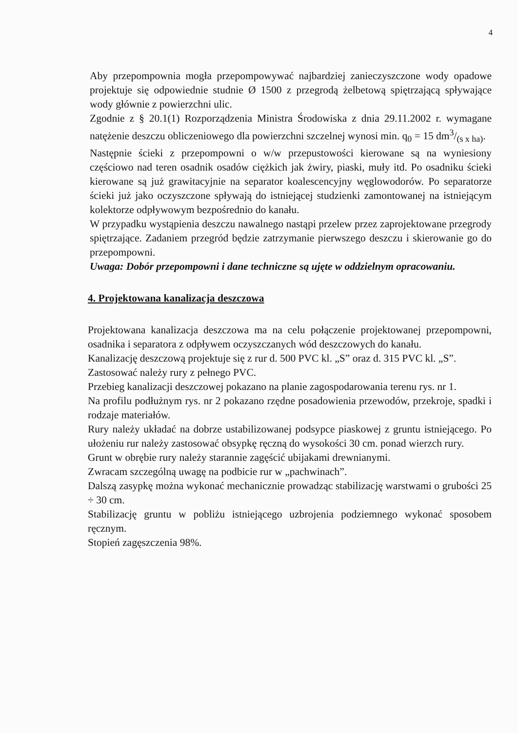4
Aby przepompownia mogła przepompowywać najbardziej zanieczyszczone wody opadowe projektuje się odpowiednie studnie Ø 1500 z przegrodą żelbetową spiętrzającą spływające wody głównie z powierzchni ulic.
Zgodnie z § 20.1(1) Rozporządzenia Ministra Środowiska z dnia 29.11.2002 r. wymagane natężenie deszczu obliczeniowego dla powierzchni szczelnej wynosi min. q<sub>0</sub> = 15 dm3/(s x ha).
Następnie ścieki z przepompowni o w/w przepustowości kierowane są na wyniesiony częściowo nad teren osadnik osadów ciężkich jak żwiry, piaski, muły itd. Po osadniku ścieki kierowane są już grawitacyjnie na separator koalescencyjny węglowodorów. Po separatorze ścieki już jako oczyszczone spływają do istniejącej studzienki zamontowanej na istniejącym kolektorze odpływowym bezpośrednio do kanału.
W przypadku wystąpienia deszczu nawalnego nastąpi przelew przez zaprojektowane przegrody spiętrzające. Zadaniem przegród będzie zatrzymanie pierwszego deszczu i skierowanie go do przepompowni.
Uwaga: Dobór przepompowni i dane techniczne są ujęte w oddzielnym opracowaniu.
4. Projektowana kanalizacja deszczowa
Projektowana kanalizacja deszczowa ma na celu połączenie projektowanej przepompowni, osadnika i separatora z odpływem oczyszczanych wód deszczowych do kanału.
Kanalizację deszczową projektuje się z rur d. 500 PVC kl. „S” oraz d. 315 PVC kl. „S”.
Zastosować należy rury z pełnego PVC.
Przebieg kanalizacji deszczowej pokazano na planie zagospodarowania terenu rys. nr 1.
Na profilu podłużnym rys. nr 2 pokazano rzędne posadowienia przewodów, przekroje, spadki i rodzaje materiałów.
Rury należy układać na dobrze ustabilizowanej podsypce piaskowej z gruntu istniejącego. Po ułożeniu rur należy zastosować obsypkę ręczną do wysokości 30 cm. ponad wierzch rury.
Grunt w obrębie rury należy starannie zagęścić ubijakami drewnianymi.
Zwracam szczególną uwagę na podbicie rur w „pachwinach”.
Dalszą zasypkę można wykonać mechanicznie prowadząc stabilizację warstwami o grubości 25 ÷ 30 cm.
Stabilizację gruntu w pobliżu istniejącego uzbrojenia podziemnego wykonać sposobem ręcznym.
Stopień zagęszczenia 98%.